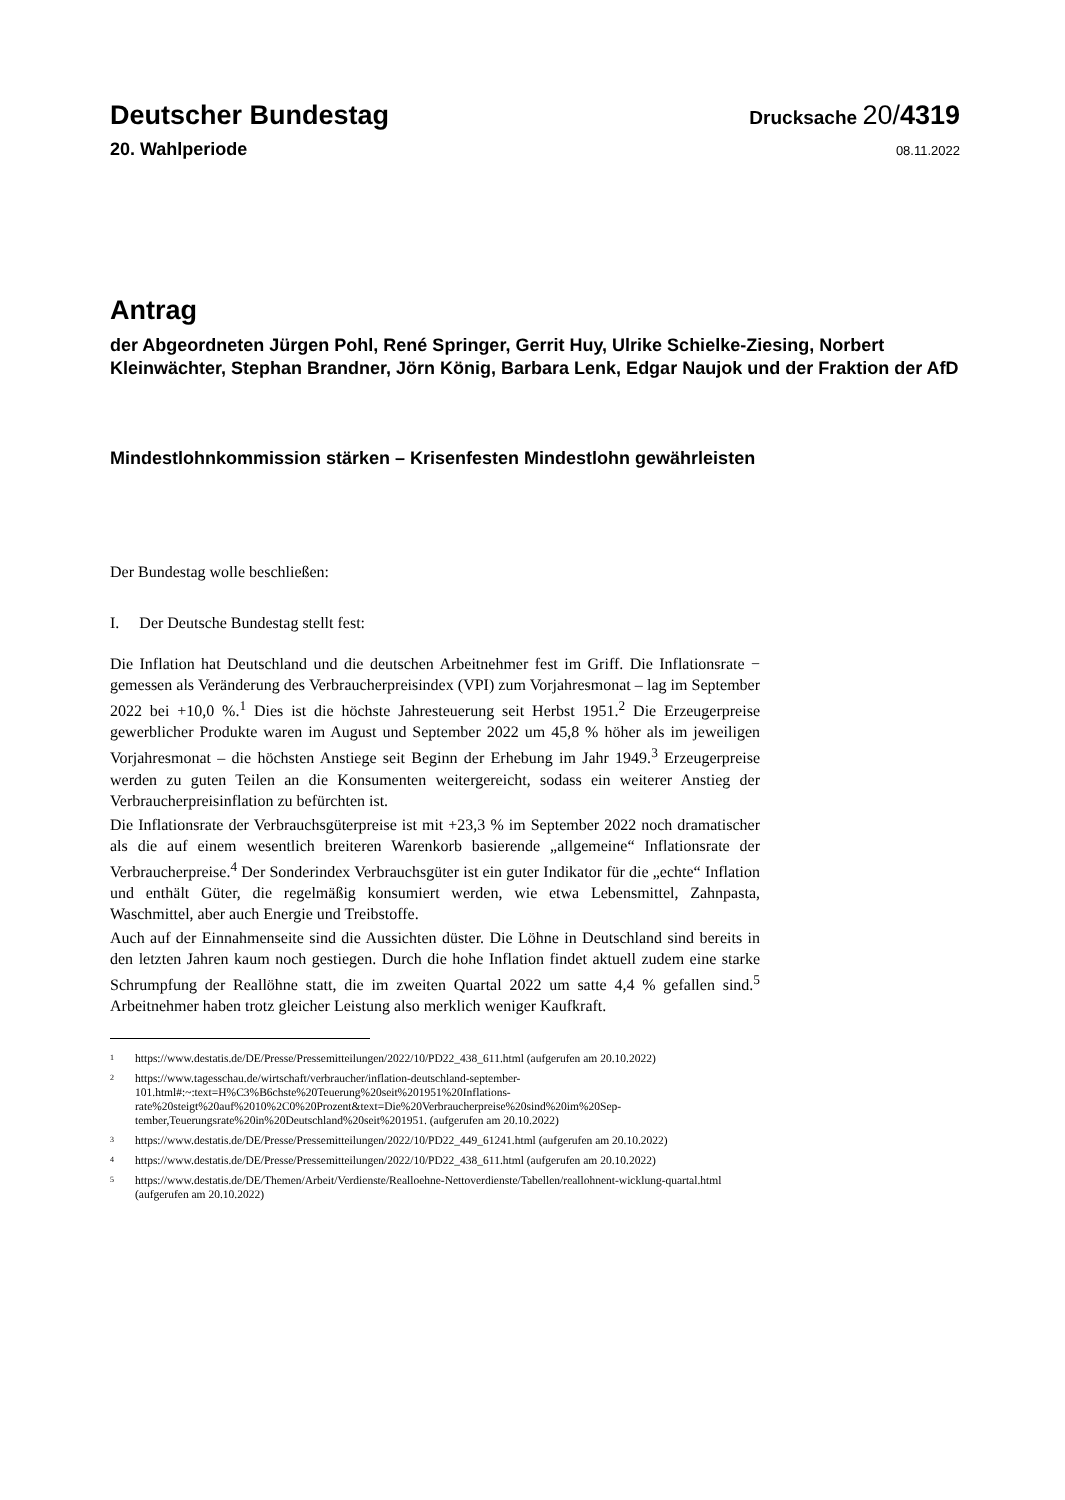Deutscher Bundestag
Drucksache 20/4319
20. Wahlperiode
08.11.2022
Antrag
der Abgeordneten Jürgen Pohl, René Springer, Gerrit Huy, Ulrike Schielke-Ziesing, Norbert Kleinwächter, Stephan Brandner, Jörn König, Barbara Lenk, Edgar Naujok und der Fraktion der AfD
Mindestlohnkommission stärken – Krisenfesten Mindestlohn gewährleisten
Der Bundestag wolle beschließen:
I. Der Deutsche Bundestag stellt fest:
Die Inflation hat Deutschland und die deutschen Arbeitnehmer fest im Griff. Die Inflationsrate − gemessen als Veränderung des Verbraucherpreisindex (VPI) zum Vorjahresmonat – lag im September 2022 bei +10,0 %.<sup>1</sup> Dies ist die höchste Jahresteuerung seit Herbst 1951.<sup>2</sup> Die Erzeugerpreise gewerblicher Produkte waren im August und September 2022 um 45,8 % höher als im jeweiligen Vorjahresmonat – die höchsten Anstiege seit Beginn der Erhebung im Jahr 1949.<sup>3</sup> Erzeugerpreise werden zu guten Teilen an die Konsumenten weitergereicht, sodass ein weiterer Anstieg der Verbraucherpreisinflation zu befürchten ist.
Die Inflationsrate der Verbrauchsgüterpreise ist mit +23,3 % im September 2022 noch dramatischer als die auf einem wesentlich breiteren Warenkorb basierende „allgemeine“ Inflationsrate der Verbraucherpreise.<sup>4</sup> Der Sonderindex Verbrauchsgüter ist ein guter Indikator für die „echte“ Inflation und enthält Güter, die regelmäßig konsumiert werden, wie etwa Lebensmittel, Zahnpasta, Waschmittel, aber auch Energie und Treibstoffe.
Auch auf der Einnahmenseite sind die Aussichten düster. Die Löhne in Deutschland sind bereits in den letzten Jahren kaum noch gestiegen. Durch die hohe Inflation findet aktuell zudem eine starke Schrumpfung der Reallöhne statt, die im zweiten Quartal 2022 um satte 4,4 % gefallen sind.<sup>5</sup> Arbeitnehmer haben trotz gleicher Leistung also merklich weniger Kaufkraft.
<sup>1</sup>
https://www.destatis.de/DE/Presse/Pressemitteilungen/2022/10/PD22_438_611.html (aufgerufen am 20.10.2022)
<sup>2</sup>
https://www.tagesschau.de/wirtschaft/verbraucher/inflation-deutschland-september-101.html#:~:text=H%C3%B6chste%20Teuerung%20seit%201951%20Inflations-rate%20steigt%20auf%2010%2C0%20Prozent&text=Die%20Verbraucherpreise%20sind%20im%20Sep-tember,Teuerungsrate%20in%20Deutschland%20seit%201951. (aufgerufen am 20.10.2022)
<sup>3</sup>
https://www.destatis.de/DE/Presse/Pressemitteilungen/2022/10/PD22_449_61241.html (aufgerufen am 20.10.2022)
<sup>4</sup>
https://www.destatis.de/DE/Presse/Pressemitteilungen/2022/10/PD22_438_611.html (aufgerufen am 20.10.2022)
<sup>5</sup>
https://www.destatis.de/DE/Themen/Arbeit/Verdienste/Realloehne-Nettoverdienste/Tabellen/reallohnent-wicklung-quartal.html (aufgerufen am 20.10.2022)